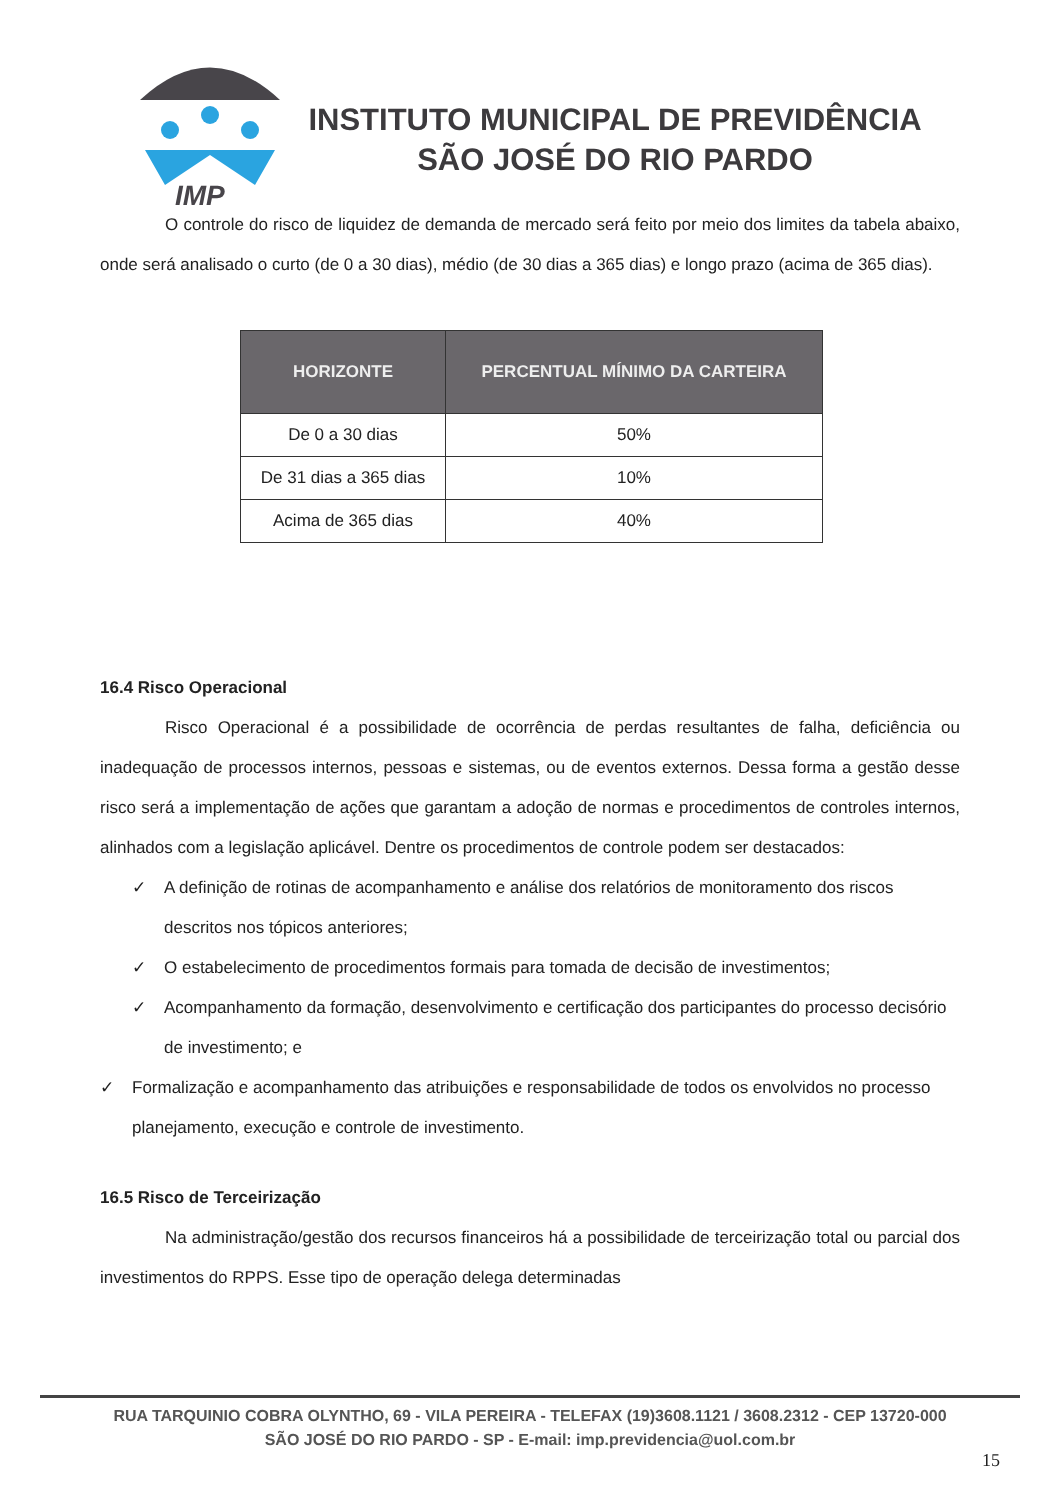IMP
INSTITUTO MUNICIPAL DE PREVIDÊNCIA
SÃO JOSÉ DO RIO PARDO
O controle do risco de liquidez de demanda de mercado será feito por meio dos limites da tabela abaixo, onde será analisado o curto (de 0 a 30 dias), médio (de 30 dias a 365 dias) e longo prazo (acima de 365 dias).
| HORIZONTE | PERCENTUAL MÍNIMO DA CARTEIRA |
| --- | --- |
| De 0 a 30 dias | 50% |
| De 31 dias a 365 dias | 10% |
| Acima de 365 dias | 40% |
16.4 Risco Operacional
Risco Operacional é a possibilidade de ocorrência de perdas resultantes de falha, deficiência ou inadequação de processos internos, pessoas e sistemas, ou de eventos externos. Dessa forma a gestão desse risco será a implementação de ações que garantam a adoção de normas e procedimentos de controles internos, alinhados com a legislação aplicável. Dentre os procedimentos de controle podem ser destacados:
✓ A definição de rotinas de acompanhamento e análise dos relatórios de monitoramento dos riscos descritos nos tópicos anteriores;
✓ O estabelecimento de procedimentos formais para tomada de decisão de investimentos;
✓ Acompanhamento da formação, desenvolvimento e certificação dos participantes do processo decisório de investimento; e
✓ Formalização e acompanhamento das atribuições e responsabilidade de todos os envolvidos no processo planejamento, execução e controle de investimento.
16.5 Risco de Terceirização
Na administração/gestão dos recursos financeiros há a possibilidade de terceirização total ou parcial dos investimentos do RPPS. Esse tipo de operação delega determinadas
RUA TARQUINIO COBRA OLYNTHO, 69 - VILA PEREIRA - TELEFAX (19)3608.1121 / 3608.2312 - CEP 13720-000
SÃO JOSÉ DO RIO PARDO - SP - E-mail: imp.previdencia@uol.com.br
15